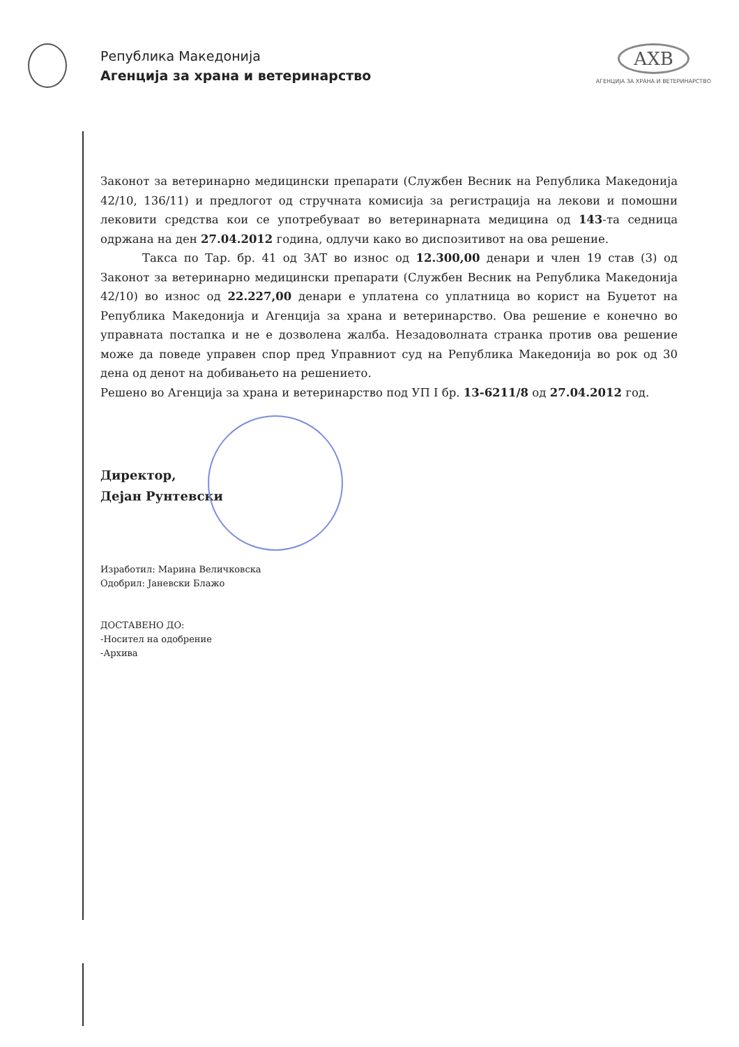Република Македонија
Агенција за храна и ветеринарство
АХВ
АГЕНЦИЈА ЗА ХРАНА И ВЕТЕРИНАРСТВО
Законот за ветеринарно медицински препарати (Службен Весник на Република Македонија 42/10, 136/11) и предлогот од стручната комисија за регистрација на лекови и помошни лековити средства кои се употребуваат во ветеринарната медицина од 143-та седница одржана на ден 27.04.2012 година, одлучи како во диспозитивот на ова решение.
Такса по Тар. бр. 41 од ЗАТ во износ од 12.300,00 денари и член 19 став (3) од Законот за ветеринарно медицински препарати (Службен Весник на Република Македонија 42/10) во износ од 22.227,00 денари е уплатена со уплатница во корист на Буџетот на Република Македонија и Агенција за храна и ветеринарство. Ова решение е конечно во управната постапка и не е дозволена жалба. Незадоволната странка против ова решение може да поведе управен спор пред Управниот суд на Република Македонија во рок од 30 дена од денот на добивањето на решението.
Решено во Агенција за храна и ветеринарство под УП I бр. 13-6211/8 од 27.04.2012 год.
Директор,
Дејан Рунтевски
Изработил: Марина Величковска
Одобрил: Јаневски Блажо
ДОСТАВЕНО ДО:
-Носител на одобрение
-Архива